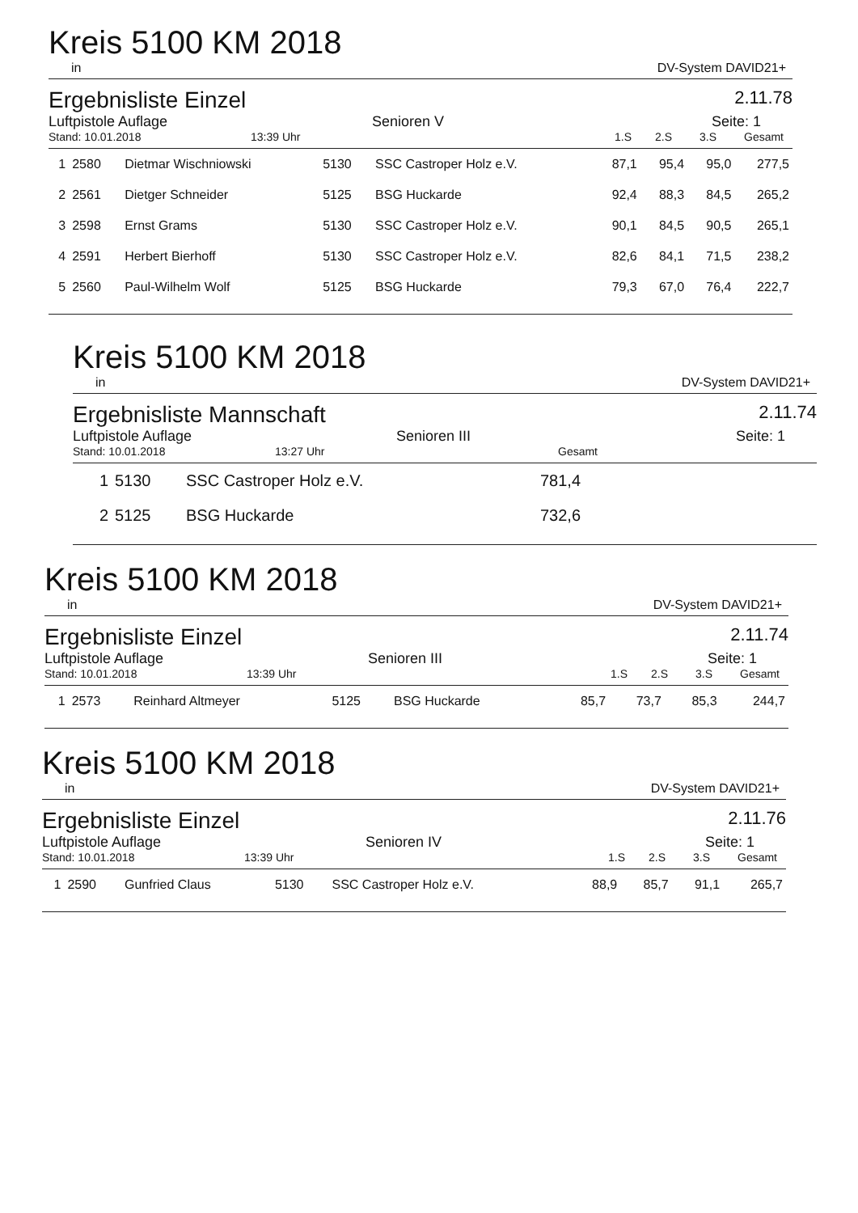Kreis 5100 KM 2018
in DV-System DAVID21+
Ergebnisliste Einzel 2.11.78
Luftpistole Auflage Senioren V Seite: 1
Stand: 10.01.2018 13:39 Uhr 1.S 2.S 3.S Gesamt
| 1 | 2580 | Dietmar Wischniowski | 5130 | SSC Castroper Holz e.V. | 87,1 | 95,4 | 95,0 | 277,5 |
| 2 | 2561 | Dietger Schneider | 5125 | BSG Huckarde | 92,4 | 88,3 | 84,5 | 265,2 |
| 3 | 2598 | Ernst Grams | 5130 | SSC Castroper Holz e.V. | 90,1 | 84,5 | 90,5 | 265,1 |
| 4 | 2591 | Herbert Bierhoff | 5130 | SSC Castroper Holz e.V. | 82,6 | 84,1 | 71,5 | 238,2 |
| 5 | 2560 | Paul-Wilhelm Wolf | 5125 | BSG Huckarde | 79,3 | 67,0 | 76,4 | 222,7 |
Kreis 5100 KM 2018
in DV-System DAVID21+
Ergebnisliste Mannschaft 2.11.74
Luftpistole Auflage Senioren III Seite: 1
Stand: 10.01.2018 13:27 Uhr Gesamt
| 1 | 5130 | SSC Castroper Holz e.V. | 781,4 |
| 2 | 5125 | BSG Huckarde | 732,6 |
Kreis 5100 KM 2018
in DV-System DAVID21+
Ergebnisliste Einzel 2.11.74
Luftpistole Auflage Senioren III Seite: 1
Stand: 10.01.2018 13:39 Uhr 1.S 2.S 3.S Gesamt
| 1 | 2573 | Reinhard Altmeyer | 5125 | BSG Huckarde | 85,7 | 73,7 | 85,3 | 244,7 |
Kreis 5100 KM 2018
in DV-System DAVID21+
Ergebnisliste Einzel 2.11.76
Luftpistole Auflage Senioren IV Seite: 1
Stand: 10.01.2018 13:39 Uhr 1.S 2.S 3.S Gesamt
| 1 | 2590 | Gunfried Claus | 5130 | SSC Castroper Holz e.V. | 88,9 | 85,7 | 91,1 | 265,7 |